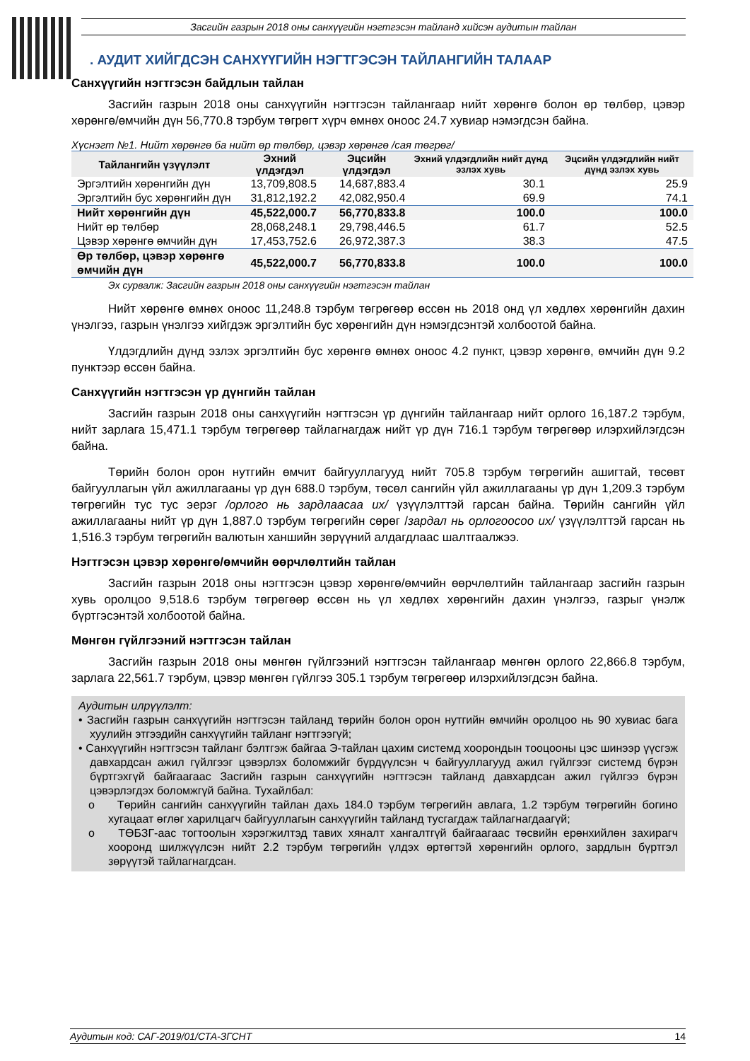Засгийн газрын 2018 оны санхүүгийн нэгтгэсэн тайланд хийсэн аудитын тайлан
. АУДИТ ХИЙГДСЭН САНХҮҮГИЙН НЭГТГЭСЭН ТАЙЛАНГИЙН ТАЛААР
Санхүүгийн нэгтгэсэн байдлын тайлан
Засгийн газрын 2018 оны санхүүгийн нэгтгэсэн тайлангаар нийт хөрөнгө болон өр төлбөр, цэвэр хөрөнгө/өмчийн дүн 56,770.8 тэрбум төгрөгт хүрч өмнөх оноос 24.7 хувиар нэмэгдсэн байна.
Хүснэгт №1. Нийт хөрөнгө ба нийт өр төлбөр, цэвэр хөрөнгө /сая төгрөг/
| Тайлангийн үзүүлэлт | Эхний үлдэгдэл | Эцсийн үлдэгдэл | Эхний үлдэгдлийн нийт дүнд эзлэх хувь | Эцсийн үлдэгдлийн нийт дүнд эзлэх хувь |
| --- | --- | --- | --- | --- |
| Эргэлтийн хөрөнгийн дүн | 13,709,808.5 | 14,687,883.4 | 30.1 | 25.9 |
| Эргэлтийн бус хөрөнгийн дүн | 31,812,192.2 | 42,082,950.4 | 69.9 | 74.1 |
| Нийт хөрөнгийн дүн | 45,522,000.7 | 56,770,833.8 | 100.0 | 100.0 |
| Нийт өр төлбөр | 28,068,248.1 | 29,798,446.5 | 61.7 | 52.5 |
| Цэвэр хөрөнгө өмчийн дүн | 17,453,752.6 | 26,972,387.3 | 38.3 | 47.5 |
| Өр төлбөр, цэвэр хөрөнгө өмчийн дүн | 45,522,000.7 | 56,770,833.8 | 100.0 | 100.0 |
Эх сурвалж: Засгийн газрын 2018 оны санхүүгийн нэгтгэсэн тайлан
Нийт хөрөнгө өмнөх оноос 11,248.8 тэрбум төгрөгөөр өссөн нь 2018 онд үл хөдлөх хөрөнгийн дахин үнэлгээ, газрын үнэлгээ хийгдэж эргэлтийн бус хөрөнгийн дүн нэмэгдсэнтэй холбоотой байна.
Үлдэгдлийн дүнд эзлэх эргэлтийн бус хөрөнгө өмнөх оноос 4.2 пункт, цэвэр хөрөнгө, өмчийн дүн 9.2 пунктээр өссөн байна.
Санхүүгийн нэгтгэсэн үр дүнгийн тайлан
Засгийн газрын 2018 оны санхүүгийн нэгтгэсэн үр дүнгийн тайлангаар нийт орлого 16,187.2 тэрбум, нийт зарлага 15,471.1 тэрбум төгрөгөөр тайлагнагдаж нийт үр дүн 716.1 тэрбум төгрөгөөр илэрхийлэгдсэн байна.
Төрийн болон орон нутгийн өмчит байгууллагууд нийт 705.8 тэрбум төгрөгийн ашигтай, төсөвт байгууллагын үйл ажиллагааны үр дүн 688.0 тэрбум, төсөл сангийн үйл ажиллагааны үр дүн 1,209.3 тэрбум төгрөгийн тус тус эерэг /орлого нь зардлаасаа их/ үзүүлэлттэй гарсан байна. Төрийн сангийн үйл ажиллагааны нийт үр дүн 1,887.0 тэрбум төгрөгийн сөрөг /зардал нь орлогоосоо их/ үзүүлэлттэй гарсан нь 1,516.3 тэрбум төгрөгийн валютын ханшийн зөрүүний алдагдлаас шалтгаалжээ.
Нэгтгэсэн цэвэр хөрөнгө/өмчийн өөрчлөлтийн тайлан
Засгийн газрын 2018 оны нэгтгэсэн цэвэр хөрөнгө/өмчийн өөрчлөлтийн тайлангаар засгийн газрын хувь оролцоо 9,518.6 тэрбум төгрөгөөр өссөн нь үл хөдлөх хөрөнгийн дахин үнэлгээ, газрыг үнэлж бүртгэсэнтэй холбоотой байна.
Мөнгөн гүйлгээний нэгтгэсэн тайлан
Засгийн газрын 2018 оны мөнгөн гүйлгээний нэгтгэсэн тайлангаар мөнгөн орлого 22,866.8 тэрбум, зарлага 22,561.7 тэрбум, цэвэр мөнгөн гүйлгээ 305.1 тэрбум төгрөгөөр илэрхийлэгдсэн байна.
Аудитын илрүүлэлт:
• Засгийн газрын санхүүгийн нэгтгэсэн тайланд төрийн болон орон нутгийн өмчийн оролцоо нь 90 хувиас бага хуулийн этгээдийн санхүүгийн тайланг нэгтгээгүй;
• Санхүүгийн нэгтгэсэн тайланг бэлтгэж байгаа Э-тайлан цахим системд хоорондын тооцооны цэс шинээр үүсгэж давхардсан ажил гүйлгээг цэвэрлэх боломжийг бүрдүүлсэн ч байгууллагууд ажил гүйлгээг системд бүрэн бүртгэхгүй байгаагаас Засгийн газрын санхүүгийн нэгтгэсэн тайланд давхардсан ажил гүйлгээ бүрэн цэвэрлэгдэх боломжгүй байна. Тухайлбал:
o Төрийн сангийн санхүүгийн тайлан дахь 184.0 тэрбум төгрөгийн авлага, 1.2 тэрбум төгрөгийн богино хугацаат өглөг харилцагч байгууллагын санхүүгийн тайланд тусгагдаж тайлагнагдаагүй;
o ТӨБЗГ-аас тогтоолын хэрэгжилтэд тавих хяналт хангалтгүй байгаагаас төсвийн ерөнхийлөн захирагч хооронд шилжүүлсэн нийт 2.2 тэрбум төгрөгийн үлдэх өртөгтэй хөрөнгийн орлого, зардлын бүртгэл зөрүүтэй тайлагнагдсан.
Аудитын код: САГ-2019/01/СТА-ЗГСНТ 14